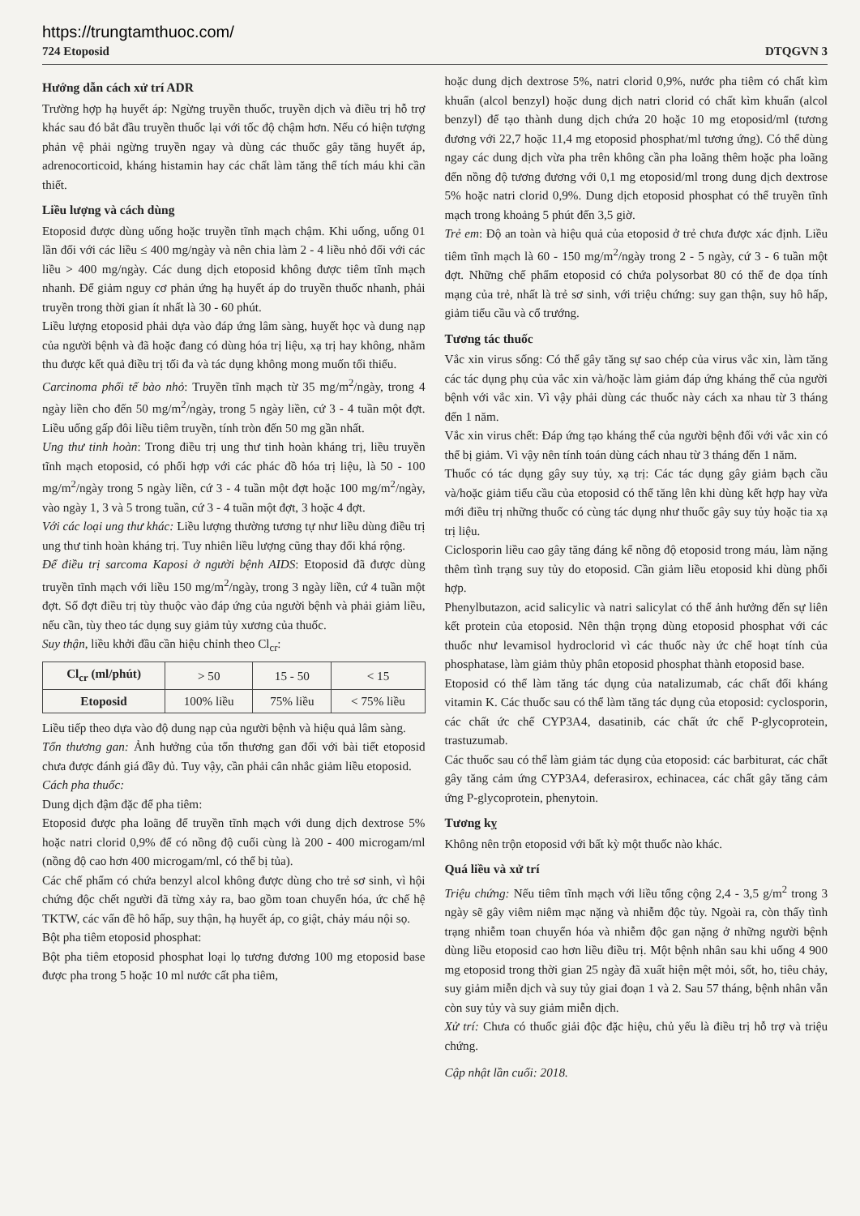https://trungtamthuoc.com/
724 Etoposid DTQGVN 3
Hướng dẫn cách xử trí ADR
Trường hợp hạ huyết áp: Ngừng truyền thuốc, truyền dịch và điều trị hỗ trợ khác sau đó bắt đầu truyền thuốc lại với tốc độ chậm hơn. Nếu có hiện tượng phản vệ phải ngừng truyền ngay và dùng các thuốc gây tăng huyết áp, adrenocorticoid, kháng histamin hay các chất làm tăng thể tích máu khi cần thiết.
Liều lượng và cách dùng
Etoposid được dùng uống hoặc truyền tĩnh mạch chậm. Khi uống, uống 01 lần đối với các liều ≤ 400 mg/ngày và nên chia làm 2 - 4 liều nhỏ đối với các liều > 400 mg/ngày. Các dung dịch etoposid không được tiêm tĩnh mạch nhanh. Để giảm nguy cơ phản ứng hạ huyết áp do truyền thuốc nhanh, phải truyền trong thời gian ít nhất là 30 - 60 phút.
Liều lượng etoposid phải dựa vào đáp ứng lâm sàng, huyết học và dung nạp của người bệnh và đã hoặc đang có dùng hóa trị liệu, xạ trị hay không, nhằm thu được kết quả điều trị tối đa và tác dụng không mong muốn tối thiểu.
Carcinoma phổi tế bào nhỏ: Truyền tĩnh mạch từ 35 mg/m<sup>2</sup>/ngày, trong 4 ngày liền cho đến 50 mg/m<sup>2</sup>/ngày, trong 5 ngày liền, cứ 3 - 4 tuần một đợt. Liều uống gấp đôi liều tiêm truyền, tính tròn đến 50 mg gần nhất.
Ung thư tinh hoàn: Trong điều trị ung thư tinh hoàn kháng trị, liều truyền tĩnh mạch etoposid, có phối hợp với các phác đồ hóa trị liệu, là 50 - 100 mg/m<sup>2</sup>/ngày trong 5 ngày liền, cứ 3 - 4 tuần một đợt hoặc 100 mg/m<sup>2</sup>/ngày, vào ngày 1, 3 và 5 trong tuần, cứ 3 - 4 tuần một đợt, 3 hoặc 4 đợt.
Với các loại ung thư khác: Liều lượng thường tương tự như liều dùng điều trị ung thư tinh hoàn kháng trị. Tuy nhiên liều lượng cũng thay đổi khá rộng.
Để điều trị sarcoma Kaposi ở người bệnh AIDS: Etoposid đã được dùng truyền tĩnh mạch với liều 150 mg/m<sup>2</sup>/ngày, trong 3 ngày liền, cứ 4 tuần một đợt. Số đợt điều trị tùy thuộc vào đáp ứng của người bệnh và phải giảm liều, nếu cần, tùy theo tác dụng suy giảm tủy xương của thuốc.
Suy thận, liều khởi đầu cần hiệu chỉnh theo Cl<sub>cr</sub>:
| Cl<sub>cr</sub> (ml/phút) | > 50 | 15 - 50 | < 15 |
| Etoposid | 100% liều | 75% liều | < 75% liều |
Liều tiếp theo dựa vào độ dung nạp của người bệnh và hiệu quả lâm sàng.
Tổn thương gan: Ảnh hưởng của tổn thương gan đối với bài tiết etoposid chưa được đánh giá đầy đủ. Tuy vậy, cần phải cân nhắc giảm liều etoposid.
Cách pha thuốc:
Dung dịch đậm đặc để pha tiêm:
Etoposid được pha loãng để truyền tĩnh mạch với dung dịch dextrose 5% hoặc natri clorid 0,9% để có nồng độ cuối cùng là 200 - 400 microgam/ml (nồng độ cao hơn 400 microgam/ml, có thể bị tủa).
Các chế phẩm có chứa benzyl alcol không được dùng cho trẻ sơ sinh, vì hội chứng độc chết người đã từng xảy ra, bao gồm toan chuyển hóa, ức chế hệ TKTW, các vấn đề hô hấp, suy thận, hạ huyết áp, co giật, chảy máu nội sọ.
Bột pha tiêm etoposid phosphat:
Bột pha tiêm etoposid phosphat loại lọ tương đương 100 mg etoposid base được pha trong 5 hoặc 10 ml nước cất pha tiêm,
hoặc dung dịch dextrose 5%, natri clorid 0,9%, nước pha tiêm có chất kìm khuẩn (alcol benzyl) hoặc dung dịch natri clorid có chất kìm khuẩn (alcol benzyl) để tạo thành dung dịch chứa 20 hoặc 10 mg etoposid/ml (tương đương với 22,7 hoặc 11,4 mg etoposid phosphat/ml tương ứng). Có thể dùng ngay các dung dịch vừa pha trên không cần pha loãng thêm hoặc pha loãng đến nồng độ tương đương với 0,1 mg etoposid/ml trong dung dịch dextrose 5% hoặc natri clorid 0,9%. Dung dịch etoposid phosphat có thể truyền tĩnh mạch trong khoảng 5 phút đến 3,5 giờ.
Trẻ em: Độ an toàn và hiệu quả của etoposid ở trẻ chưa được xác định. Liều tiêm tĩnh mạch là 60 - 150 mg/m<sup>2</sup>/ngày trong 2 - 5 ngày, cứ 3 - 6 tuần một đợt. Những chế phẩm etoposid có chứa polysorbat 80 có thể đe dọa tính mạng của trẻ, nhất là trẻ sơ sinh, với triệu chứng: suy gan thận, suy hô hấp, giảm tiểu cầu và cổ trướng.
Tương tác thuốc
Vắc xin virus sống: Có thể gây tăng sự sao chép của virus vắc xin, làm tăng các tác dụng phụ của vắc xin và/hoặc làm giảm đáp ứng kháng thể của người bệnh với vắc xin. Vì vậy phải dùng các thuốc này cách xa nhau từ 3 tháng đến 1 năm.
Vắc xin virus chết: Đáp ứng tạo kháng thể của người bệnh đối với vắc xin có thể bị giảm. Vì vậy nên tính toán dùng cách nhau từ 3 tháng đến 1 năm.
Thuốc có tác dụng gây suy tủy, xạ trị: Các tác dụng gây giảm bạch cầu và/hoặc giảm tiểu cầu của etoposid có thể tăng lên khi dùng kết hợp hay vừa mới điều trị những thuốc có cùng tác dụng như thuốc gây suy tủy hoặc tia xạ trị liệu.
Ciclosporin liều cao gây tăng đáng kể nồng độ etoposid trong máu, làm nặng thêm tình trạng suy tủy do etoposid. Cần giảm liều etoposid khi dùng phối hợp.
Phenylbutazon, acid salicylic và natri salicylat có thể ảnh hưởng đến sự liên kết protein của etoposid. Nên thận trọng dùng etoposid phosphat với các thuốc như levamisol hydroclorid vì các thuốc này ức chế hoạt tính của phosphatase, làm giảm thủy phân etoposid phosphat thành etoposid base.
Etoposid có thể làm tăng tác dụng của natalizumab, các chất đối kháng vitamin K. Các thuốc sau có thể làm tăng tác dụng của etoposid: cyclosporin, các chất ức chế CYP3A4, dasatinib, các chất ức chế P-glycoprotein, trastuzumab.
Các thuốc sau có thể làm giảm tác dụng của etoposid: các barbiturat, các chất gây tăng cảm ứng CYP3A4, deferasirox, echinacea, các chất gây tăng cảm ứng P-glycoprotein, phenytoin.
Tương kỵ
Không nên trộn etoposid với bất kỳ một thuốc nào khác.
Quá liều và xử trí
Triệu chứng: Nếu tiêm tĩnh mạch với liều tổng cộng 2,4 - 3,5 g/m<sup>2</sup> trong 3 ngày sẽ gây viêm niêm mạc nặng và nhiễm độc tủy. Ngoài ra, còn thấy tình trạng nhiễm toan chuyển hóa và nhiễm độc gan nặng ở những người bệnh dùng liều etoposid cao hơn liều điều trị. Một bệnh nhân sau khi uống 4 900 mg etoposid trong thời gian 25 ngày đã xuất hiện mệt mỏi, sốt, ho, tiêu chảy, suy giảm miễn dịch và suy tủy giai đoạn 1 và 2. Sau 57 tháng, bệnh nhân vẫn còn suy tủy và suy giảm miễn dịch.
Xử trí: Chưa có thuốc giải độc đặc hiệu, chủ yếu là điều trị hỗ trợ và triệu chứng.
Cập nhật lần cuối: 2018.